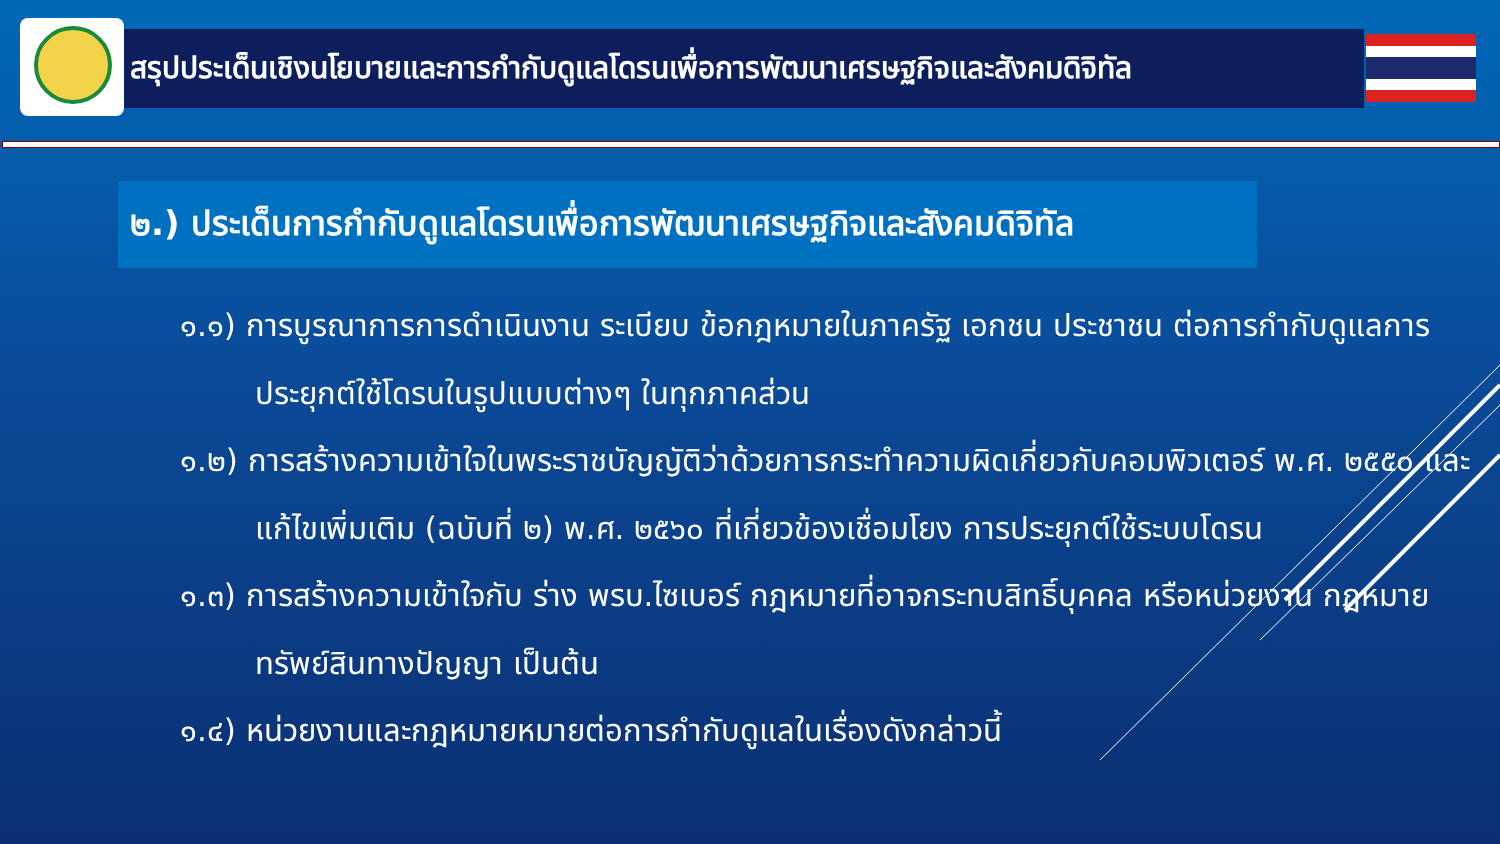สรุปประเด็นเชิงนโยบายและการกำกับดูแลโดรนเพื่อการพัฒนาเศรษฐกิจและสังคมดิจิทัล
๒.) ประเด็นการกำกับดูแลโดรนเพื่อการพัฒนาเศรษฐกิจและสังคมดิจิทัล
๑.๑) การบูรณาการการดำเนินงาน ระเบียบ ข้อกฎหมายในภาครัฐ เอกชน ประชาชน ต่อการกำกับดูแลการประยุกต์ใช้โดรนในรูปแบบต่างๆ ในทุกภาคส่วน
๑.๒) การสร้างความเข้าใจในพระราชบัญญัติว่าด้วยการกระทำความผิดเกี่ยวกับคอมพิวเตอร์ พ.ศ. ๒๕๕๐ และแก้ไขเพิ่มเติม (ฉบับที่ ๒) พ.ศ. ๒๕๖๐ ที่เกี่ยวข้องเชื่อมโยง การประยุกต์ใช้ระบบโดรน
๑.๓) การสร้างความเข้าใจกับ ร่าง พรบ.ไซเบอร์ กฎหมายที่อาจกระทบสิทธิ์บุคคล หรือหน่วยงาน กฎหมายทรัพย์สินทางปัญญา เป็นต้น
๑.๔) หน่วยงานและกฎหมายหมายต่อการกำกับดูแลในเรื่องดังกล่าวนี้